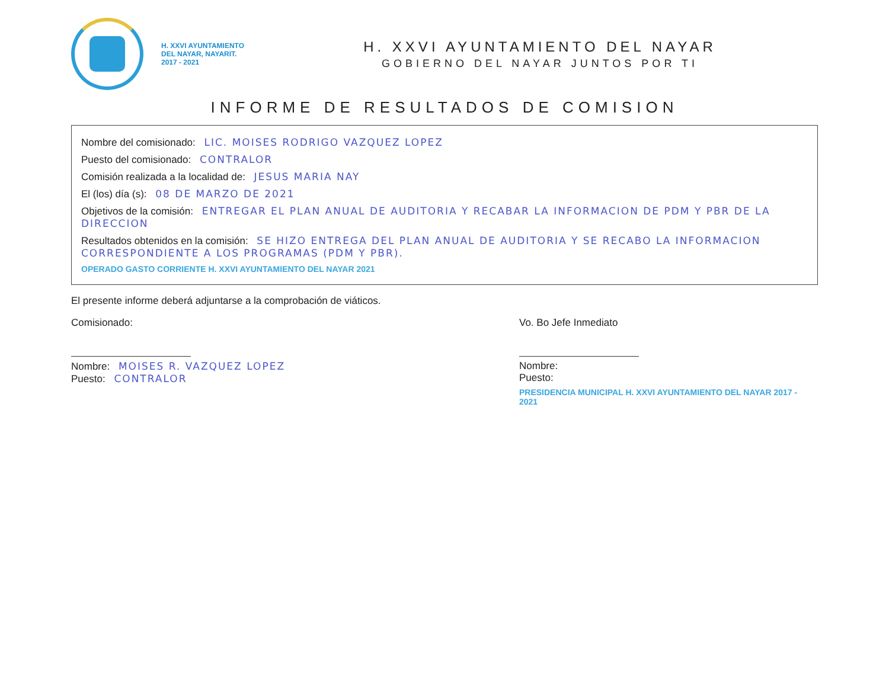H. XXVI AYUNTAMIENTO
DEL NAYAR, NAYARIT.
2017 - 2021
H. XXVI AYUNTAMIENTO DEL NAYAR
GOBIERNO DEL NAYAR JUNTOS POR TI
INFORME DE RESULTADOS DE COMISION
Nombre del comisionado: LIC. MOISES RODRIGO VAZQUEZ LOPEZ
Puesto del comisionado: CONTRALOR
Comisión realizada a la localidad de: JESUS MARIA NAY
El (los) día (s): 08 DE MARZO DE 2021
Objetivos de la comisión: ENTREGAR EL PLAN ANUAL DE AUDITORIA Y RECABAR LA INFORMACION DE PDM Y PBR DE LA DIRECCION
Resultados obtenidos en la comisión: SE HIZO ENTREGA DEL PLAN ANUAL DE AUDITORIA Y SE RECABO LA INFORMACION CORRESPONDIENTE A LOS PROGRAMAS (PDM Y PBR).
OPERADO GASTO CORRIENTE H. XXVI AYUNTAMIENTO DEL NAYAR 2021
El presente informe deberá adjuntarse a la comprobación de viáticos.
Comisionado:
Nombre: MOISES R. VAZQUEZ LOPEZ
Puesto: CONTRALOR
Vo. Bo Jefe Inmediato
Nombre:
Puesto:
PRESIDENCIA MUNICIPAL H. XXVI AYUNTAMIENTO DEL NAYAR 2017 - 2021